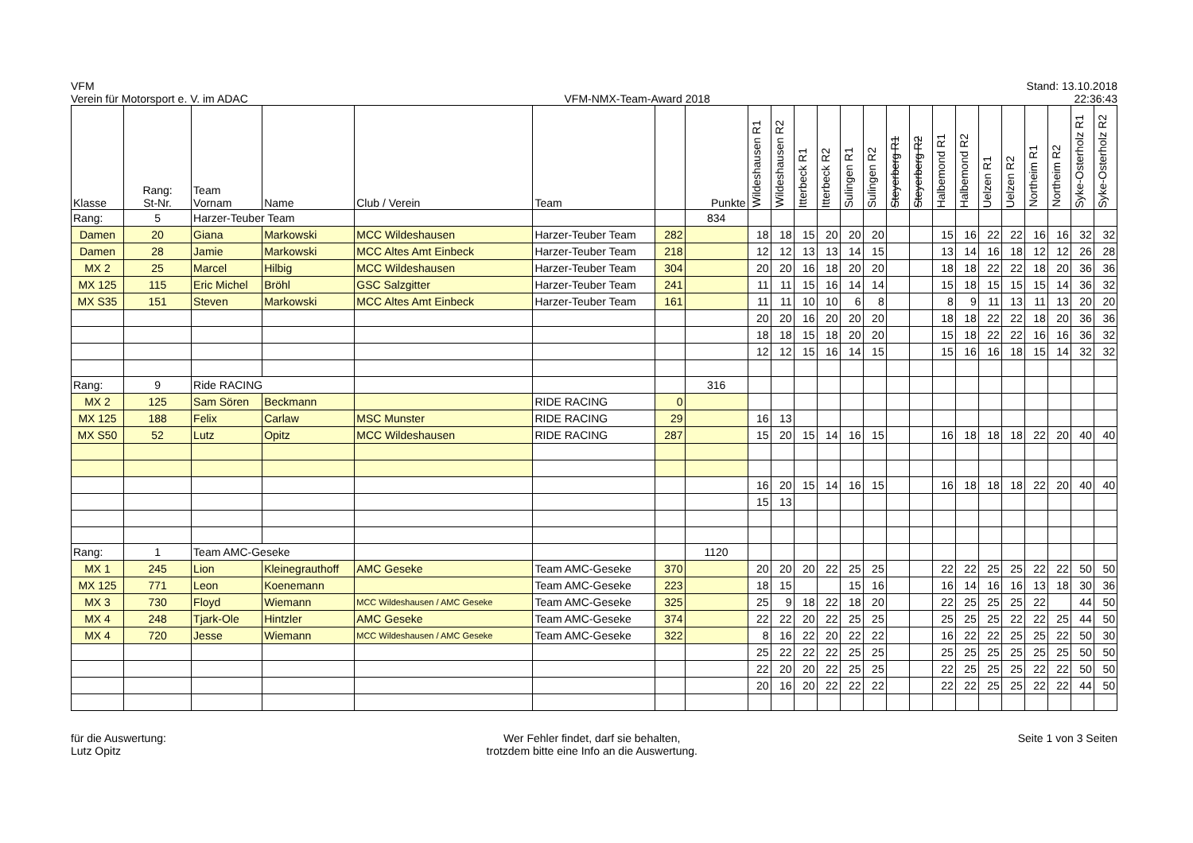VFM
Verein für Motorsport e. V. im ADAC
VFM-NMX-Team-Award 2018
Stand: 13.10.2018
22:36:43
| Klasse | Rang: St-Nr. | Team Vornam | Name | Club / Verein | Team | | Punkte | Wildeshausen R1 | Wildeshausen R2 | Itterbeck R1 | Itterbeck R2 | Sulingen R1 | Sulingen R2 | Steyerberg R1 | Steyerberg R2 | Halbemond R1 | Halbemond R2 | Uelzen R1 | Uelzen R2 | Northeim R1 | Northeim R2 | Syke-Osterholz R1 | Syke-Osterholz R2 |
| --- | --- | --- | --- | --- | --- | --- | --- | --- | --- | --- | --- | --- | --- | --- | --- | --- | --- | --- | --- | --- | --- | --- | --- |
| Rang: | 5 | Harzer-Teuber Team | | | | | 834 | | | | | | | | | | | | | | | | |
| Damen | 20 | Giana | Markowski | MCC Wildeshausen | Harzer-Teuber Team | 282 | | 18 | 18 | 15 | 20 | 20 | 20 | | | 15 | 16 | 22 | 22 | 16 | 16 | 32 | 32 |
| Damen | 28 | Jamie | Markowski | MCC Altes Amt Einbeck | Harzer-Teuber Team | 218 | | 12 | 12 | 13 | 13 | 14 | 15 | | | 13 | 14 | 16 | 18 | 12 | 12 | 26 | 28 |
| MX 2 | 25 | Marcel | Hilbig | MCC Wildeshausen | Harzer-Teuber Team | 304 | | 20 | 20 | 16 | 18 | 20 | 20 | | | 18 | 18 | 22 | 22 | 18 | 20 | 36 | 36 |
| MX 125 | 115 | Eric Michel | Bröhl | GSC Salzgitter | Harzer-Teuber Team | 241 | | 11 | 11 | 15 | 16 | 14 | 14 | | | 15 | 18 | 15 | 15 | 15 | 14 | 36 | 32 |
| MX S35 | 151 | Steven | Markowski | MCC Altes Amt Einbeck | Harzer-Teuber Team | 161 | | 11 | 11 | 10 | 10 | 6 | 8 | | | 8 | 9 | 11 | 13 | 11 | 13 | 20 | 20 |
| | | | | | | | | 20 | 20 | 16 | 20 | 20 | 20 | | | 18 | 18 | 22 | 22 | 18 | 20 | 36 | 36 |
| | | | | | | | | 18 | 18 | 15 | 18 | 20 | 20 | | | 15 | 18 | 22 | 22 | 16 | 16 | 36 | 32 |
| | | | | | | | | 12 | 12 | 15 | 16 | 14 | 15 | | | 15 | 16 | 16 | 18 | 15 | 14 | 32 | 32 |
| Rang: | 9 | Ride RACING | | | | | 316 | | | | | | | | | | | | | | | | |
| MX 2 | 125 | Sam Sören | Beckmann | | RIDE RACING | 0 | | | | | | | | | | | | | | | | | |
| MX 125 | 188 | Felix | Carlaw | MSC Munster | RIDE RACING | 29 | | 16 | 13 | | | | | | | | | | | | | | |
| MX S50 | 52 | Lutz | Opitz | MCC Wildeshausen | RIDE RACING | 287 | | 15 | 20 | 15 | 14 | 16 | 15 | | | 16 | 18 | 18 | 18 | 22 | 20 | 40 | 40 |
| | | | | | | | | 16 | 20 | 15 | 14 | 16 | 15 | | | 16 | 18 | 18 | 18 | 22 | 20 | 40 | 40 |
| | | | | | | | | 15 | 13 | | | | | | | | | | | | | | |
| Rang: | 1 | Team AMC-Geseke | | | | | 1120 | | | | | | | | | | | | | | | | |
| MX 1 | 245 | Lion | Kleinegrauthoff | AMC Geseke | Team AMC-Geseke | 370 | | 20 | 20 | 20 | 22 | 25 | 25 | | | 22 | 22 | 25 | 25 | 22 | 22 | 50 | 50 |
| MX 125 | 771 | Leon | Koenemann | | Team AMC-Geseke | 223 | | 18 | 15 | | | 15 | 16 | | | 16 | 14 | 16 | 16 | 13 | 18 | 30 | 36 |
| MX 3 | 730 | Floyd | Wiemann | MCC Wildeshausen / AMC Geseke | Team AMC-Geseke | 325 | | 25 | 9 | 18 | 22 | 18 | 20 | | | 22 | 25 | 25 | 25 | 22 | | 44 | 50 |
| MX 4 | 248 | Tjark-Ole | Hintzler | AMC Geseke | Team AMC-Geseke | 374 | | 22 | 22 | 20 | 22 | 25 | 25 | | | 25 | 25 | 25 | 22 | 22 | 25 | 44 | 50 |
| MX 4 | 720 | Jesse | Wiemann | MCC Wildeshausen / AMC Geseke | Team AMC-Geseke | 322 | | 8 | 16 | 22 | 20 | 22 | 22 | | | 16 | 22 | 22 | 25 | 25 | 22 | 50 | 30 |
| | | | | | | | | 25 | 22 | 22 | 22 | 25 | 25 | | | 25 | 25 | 25 | 25 | 25 | 25 | 50 | 50 |
| | | | | | | | | 22 | 20 | 20 | 22 | 25 | 25 | | | 22 | 25 | 25 | 25 | 22 | 22 | 50 | 50 |
| | | | | | | | | 20 | 16 | 20 | 22 | 22 | 22 | | | 22 | 22 | 25 | 25 | 22 | 22 | 44 | 50 |
für die Auswertung:
Lutz Opitz
Wer Fehler findet, darf sie behalten,
trotzdem bitte eine Info an die Auswertung.
Seite 1 von 3 Seiten